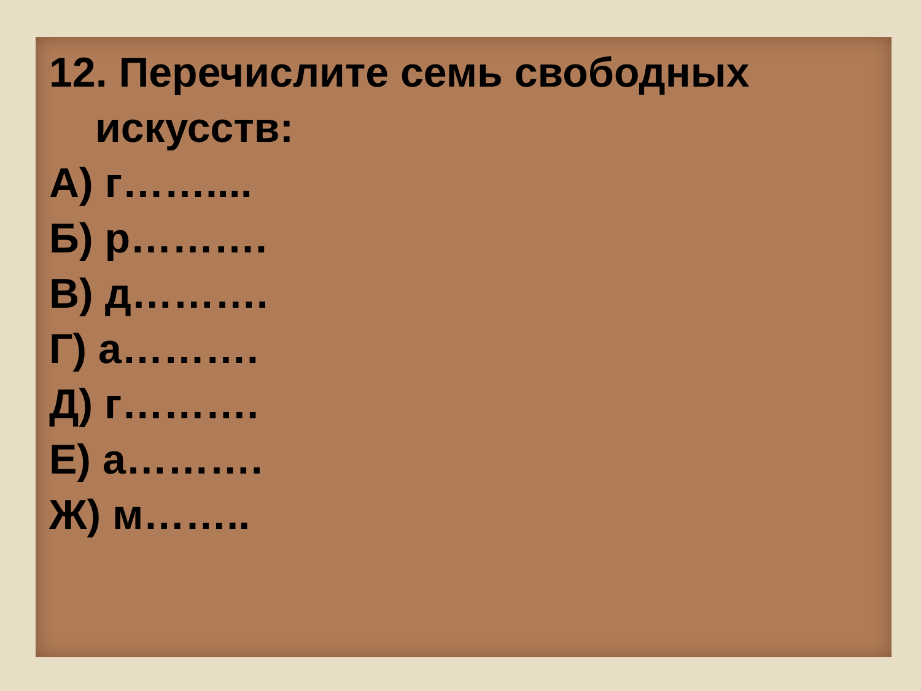12. Перечислите семь свободных
искусств:
А) г……....
Б) р……….
В) д……….
Г) а……….
Д) г……….
Е) а……….
Ж) м……..